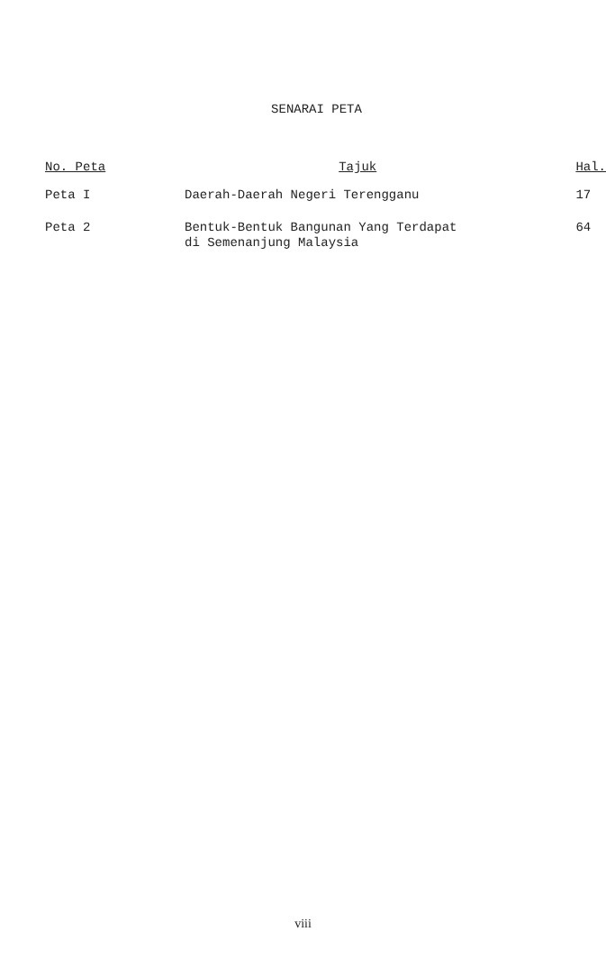SENARAI PETA
| No. Peta | Tajuk | Hal. |
| --- | --- | --- |
| Peta I | Daerah-Daerah Negeri Terengganu | 17 |
| Peta 2 | Bentuk-Bentuk Bangunan Yang Terdapat di Semenanjung Malaysia | 64 |
viii